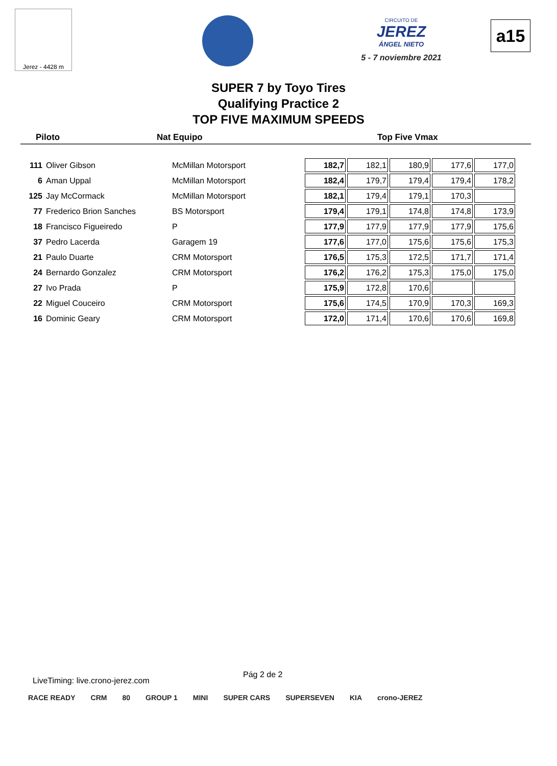Jerez - 4428 m
CIRCUITO DE
JEREZ
ÁNGEL NIETO
5 - 7 noviembre 2021
a15
SUPER 7 by Toyo Tires
Qualifying Practice 2
TOP FIVE MAXIMUM SPEEDS
Piloto Nat Equipo Top Five Vmax
| 111 | Oliver Gibson | McMillan Motorsport | 182,7 | 182,1 | 180,9 | 177,6 | 177,0 |
| 6 | Aman Uppal | McMillan Motorsport | 182,4 | 179,7 | 179,4 | 179,4 | 178,2 |
| 125 | Jay McCormack | McMillan Motorsport | 182,1 | 179,4 | 179,1 | 170,3 | |
| 77 | Frederico Brion Sanches | BS Motorsport | 179,4 | 179,1 | 174,8 | 174,8 | 173,9 |
| 18 | Francisco Figueiredo | P | 177,9 | 177,9 | 177,9 | 177,9 | 175,6 |
| 37 | Pedro Lacerda | Garagem 19 | 177,6 | 177,0 | 175,6 | 175,6 | 175,3 |
| 21 | Paulo Duarte | CRM Motorsport | 176,5 | 175,3 | 172,5 | 171,7 | 171,4 |
| 24 | Bernardo Gonzalez | CRM Motorsport | 176,2 | 176,2 | 175,3 | 175,0 | 175,0 |
| 27 | Ivo Prada | P | 175,9 | 172,8 | 170,6 | | |
| 22 | Miguel Couceiro | CRM Motorsport | 175,6 | 174,5 | 170,9 | 170,3 | 169,3 |
| 16 | Dominic Geary | CRM Motorsport | 172,0 | 171,4 | 170,6 | 170,6 | 169,8 |
Pág 2 de 2
LiveTiming: live.crono-jerez.com
RACE READY CRM 80 GROUP 1 MINI SUPER CARS SUPERSEVEN KIA crono-JEREZ